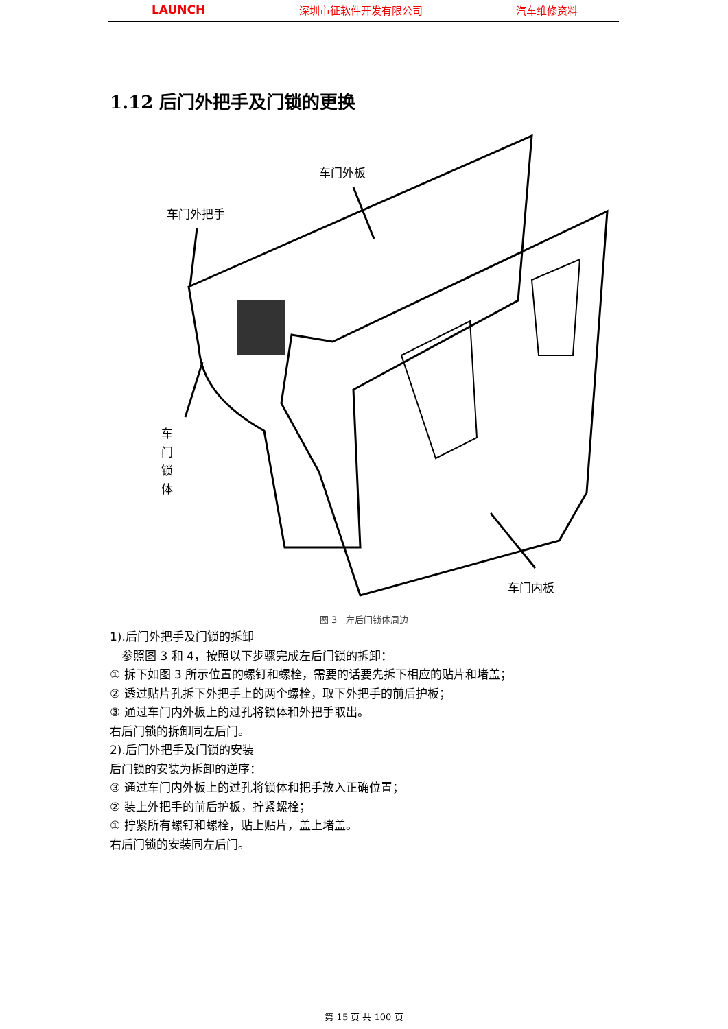LAUNCH 深圳市征软件开发有限公司 汽车维修资料
1.12 后门外把手及门锁的更换
车门外板
车门外把手
车
门
锁
体
车门内板
图 3　左后门锁体周边
1).后门外把手及门锁的拆卸
　参照图 3 和 4，按照以下步骤完成左后门锁的拆卸：
① 拆下如图 3 所示位置的螺钉和螺栓，需要的话要先拆下相应的贴片和堵盖；
② 透过贴片孔拆下外把手上的两个螺栓，取下外把手的前后护板；
③ 通过车门内外板上的过孔将锁体和外把手取出。
右后门锁的拆卸同左后门。
2).后门外把手及门锁的安装
后门锁的安装为拆卸的逆序：
③ 通过车门内外板上的过孔将锁体和把手放入正确位置；
② 装上外把手的前后护板，拧紧螺栓；
① 拧紧所有螺钉和螺栓，贴上贴片，盖上堵盖。
右后门锁的安装同左后门。
第 15 页 共 100 页